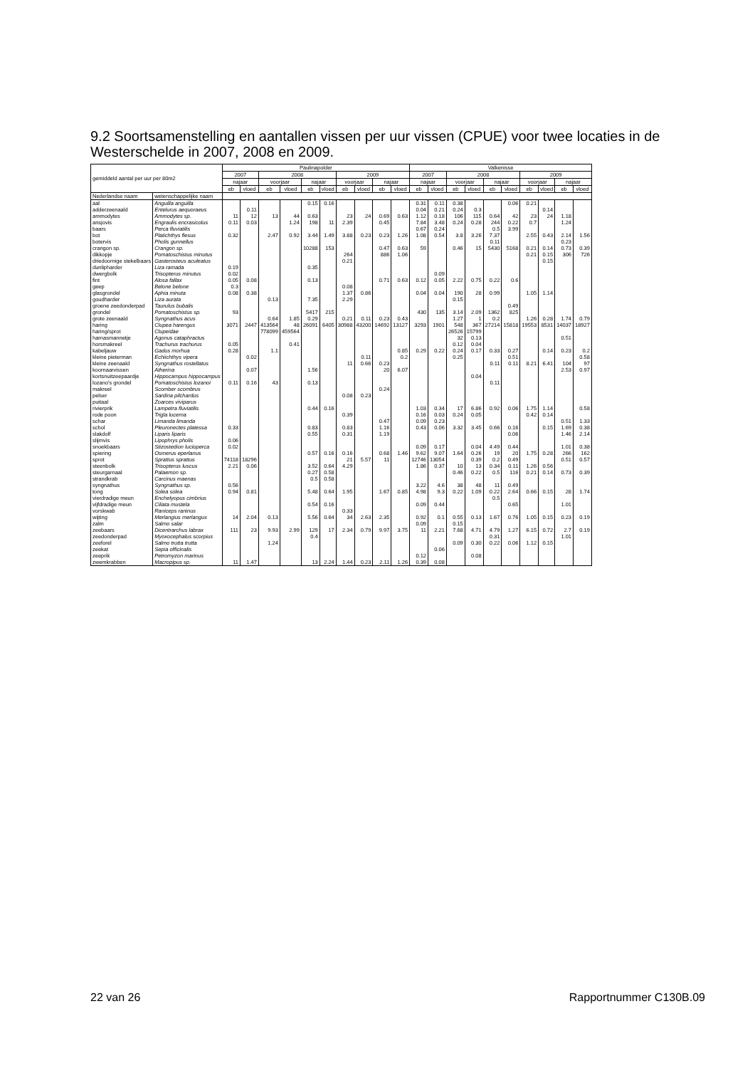9.2 Soortsamenstelling en aantallen vissen per uur vissen (CPUE) voor twee locaties in de Westerschelde in 2007, 2008 en 2009.
| gemiddeld aantal per uur per 80m2 | | Paulinapolder | | | | | | | | | | Valkenisse | | | | | | | | | |
| --- | --- | --- | --- | --- | --- | --- | --- | --- | --- | --- | --- | --- | --- | --- | --- | --- | --- | --- | --- | --- | --- |
| | | 2007 | | 2008 | | | | 2009 | | | | 2007 | | 2008 | | | | 2009 | | | |
| | | najaar | | voorjaar | | najaar | | voorjaar | | najaar | | najaar | | voorjaar | | najaar | | voorjaar | | najaar | |
| | | eb | vloed | eb | vloed | eb | vloed | eb | vloed | eb | vloed | eb | vloed | eb | vloed | eb | vloed | eb | vloed | eb | vloed |
| Nederlandse naam | wetenschappelijke naam | | | | | | | | | | | | | | | | | | | | |
| aal | Anguilla anguilla | | | | | 0.15 | 0.16 | | | | | 0.31 | 0.11 | 0.38 | | | 0.06 | 0.21 | | | |
| adderzeenaald | Entelurus aequoraeus | | 0.11 | | | | | | | | | 0.04 | 0.21 | 0.24 | 0.3 | | | | 0.14 | | |
| ammodytes | Ammodytes sp. | 11 | 12 | 13 | 44 | 0.63 | | 23 | 24 | 0.69 | 0.63 | 1.12 | 0.18 | 106 | 115 | 0.64 | 42 | 23 | 24 | 1.18 | |
| ansjovis | Engraulis encrasicolus | 0.11 | 0.03 | | 1.24 | 198 | 11 | 2.39 | | 0.45 | | 7.84 | 3.48 | 0.24 | 0.28 | 244 | 0.22 | 0.7 | | 1.24 | |
| baars | Perca fluviatilis | | | | | | | | | | | 0.67 | 0.24 | | | 0.5 | 3.99 | | | | |
| bot | Platichthys flesus | 0.32 | | 2.47 | 0.92 | 3.44 | 1.49 | 3.88 | 0.23 | 0.23 | 1.26 | 1.08 | 0.54 | 3.8 | 3.26 | 7.37 | | 2.55 | 0.43 | 2.14 | 1.56 |
| botervis | Pholis gunnellus | | | | | | | | | | | | | | | 0.11 | | | | 0.23 | |
| crangon sp. | Crangon sp. | | | | | 10288 | 153 | | | 0.47 | 0.63 | 59 | | 0.46 | 15 | 5430 | 5168 | 0.21 | 0.14 | 0.73 | 0.39 |
| dikkopje | Pomatoschistus minutus | | | | | | | 264 | | 886 | 1.06 | | | | | | | 0.21 | 0.15 | 306 | 726 |
| driedoornige stekelbaars | Gasterosteus aculeatus | | | | | | | 0.21 | | | | | | | | | | | 0.15 | | |
| dunlipharder | Liza ramada | 0.19 | | | | 0.35 | | | | | | | | | | | | | | | |
| dwergbolk | Trisopterus minutus | 0.02 | | | | | | | | | | | 0.09 | | | | | | | | |
| fint | Alosa fallax | 0.05 | 0.08 | | | 0.13 | | | | 0.71 | 0.63 | 0.12 | 0.05 | 2.22 | 0.75 | 0.22 | 0.6 | | | | |
| geep | Belone belone | 0.3 | | | | | | 0.08 | | | | | | | | | | | | | |
| glasgrondel | Aphia minuta | 0.08 | 0.38 | | | | | 1.37 | 0.86 | | | 0.04 | 0.04 | 190 | 28 | 0.99 | | 1.05 | 1.14 | | |
| goudharder | Liza aurata | | | 0.13 | | 7.35 | | 2.29 | | | | | | 0.15 | | | | | | | |
| groene zeedonderpad | Taurulus bubalis | | | | | | | | | | | | | | | | 0.49 | | | | |
| grondel | Pomatoschistus sp. | 93 | | | | 5417 | 215 | | | | | 430 | 135 | 3.14 | 2.09 | 1362 | 825 | | | | |
| grote zeenaald | Syngnathus acus | | | 0.64 | 1.85 | 0.29 | | 0.21 | 0.11 | 0.23 | 0.43 | | | 1.27 | 1 | 0.2 | | 1.26 | 0.28 | 1.74 | 0.79 |
| haring | Clupea harengus | 3071 | 2447 | 413564 | 48 | 26091 | 6405 | 30988 | 43200 | 14692 | 13127 | 3293 | 1901 | 548 | 367 | 27214 | 15818 | 19553 | 8531 | 14037 | 18927 |
| haring/sprot | Clupeidae | | | 778099 | 459564 | | | | | | | | | 26526 | 15799 | | | | | | |
| harnasmannetje | Agonus cataphractus | | | | | | | | | | | | | 32 | 0.13 | | | | | 0.51 | |
| horsmakreel | Trachurus trachurus | 0.05 | | | 0.41 | | | | | | | | | 0.12 | 0.04 | | | | | | |
| kabeljauw | Gadus morhua | 0.28 | | 1.1 | | | | | | | 0.85 | 0.29 | 0.22 | 0.24 | 0.17 | 0.33 | 0.27 | | 0.14 | 0.23 | 0.2 |
| kleine pieterman | Echiichthys vipera | | 0.02 | | | | | | 0.11 | | 0.2 | | | 0.25 | | | 0.51 | | | | 0.58 |
| kleine zeenaald | Syngnathus rostellatus | | | | | | | 11 | 0.66 | 0.23 | | | | | | 0.11 | 0.11 | 8.21 | 6.41 | 104 | 97 |
| koornaarvissen | Atherina | | 0.07 | | | 1.56 | | | | 20 | 6.07 | | | | | | | | | 2.53 | 0.97 |
| kortsnuitzeepaardje | Hippocampus hippocampus | | | | | | | | | | | | | | 0.04 | | | | | | |
| lozano's grondel | Pomatoschistus lozanoi | 0.11 | 0.16 | 43 | | 0.13 | | | | | | | | | | 0.11 | | | | | |
| makreel | Scomber scombrus | | | | | | | | | 0.24 | | | | | | | | | | | |
| pelser | Sardina pilchardus | | | | | | | 0.08 | 0.23 | | | | | | | | | | | | |
| puitaal | Zoarces viviparus | | | | | | | | | | | | | | | | | | | | |
| rivierprik | Lampetra fluviatilis | | | | | 0.44 | 0.16 | | | | | 1.03 | 0.34 | 17 | 6.86 | 0.92 | 0.06 | 1.75 | 1.14 | | 0.58 |
| rode poon | Trigla lucerna | | | | | | | 0.39 | | | | 0.16 | 0.03 | 0.24 | 0.05 | | | 0.42 | 0.14 | | |
| schar | Limanda limanda | | | | | | | | | 0.47 | | 0.09 | 0.23 | | | | | | | 0.51 | 1.33 |
| schol | Pleuronectes platessa | 0.33 | | | | 0.83 | | 0.83 | | 1.16 | | 0.43 | 0.06 | 3.32 | 3.45 | 0.66 | 0.16 | | 0.15 | 1.69 | 0.38 |
| slakdolf | Liparis liparis | | | | | 0.55 | | 0.31 | | 1.19 | | | | | | | 0.06 | | | 1.46 | 2.14 |
| slijmvis | Lipophrys pholis | 0.06 | | | | | | | | | | | | | | | | | | | |
| snoekbaars | Stizostedion lucioperca | 0.02 | | | | | | | | | | 0.09 | 0.17 | | 0.04 | 4.49 | 0.44 | | | 1.01 | 0.38 |
| spiering | Osmerus eperlanus | | | | | 0.57 | 0.16 | 0.16 | | 0.68 | 1.46 | 9.62 | 9.07 | 1.64 | 0.26 | 19 | 20 | 1.75 | 0.28 | 266 | 162 |
| sprot | Sprattus sprattus | 74118 | 18296 | | | | | 21 | 5.57 | 11 | | 12746 | 13054 | | 0.39 | 0.2 | 0.49 | | | 0.51 | 0.57 |
| steenbolk | Trisopterus luscus | 2.21 | 0.06 | | | 3.52 | 0.64 | 4.29 | | | | 1.86 | 0.37 | 10 | 13 | 0.34 | 0.11 | 1.26 | 0.56 | | |
| steurgarnaal | Palaemon sp. | | | | | 0.27 | 0.58 | | | | | | | 0.46 | 0.22 | 0.5 | 116 | 0.21 | 0.14 | 0.73 | 0.39 |
| strandkrab | Carcinus maenas | | | | | 0.5 | 0.58 | | | | | | | | | | | | | | |
| syngnathus | Syngnathus sp. | 0.56 | | | | | | | | | | 3.22 | 4.6 | 38 | 48 | 11 | 0.49 | | | | |
| tong | Solea solea | 0.94 | 0.81 | | | 5.48 | 0.64 | 1.95 | | 1.67 | 0.85 | 4.98 | 9.3 | 0.22 | 1.09 | 0.22 | 2.64 | 0.66 | 0.15 | 28 | 1.74 |
| vierdradige meun | Enchelyopus cimbrius | | | | | | | | | | | | | | | 0.5 | | | | | |
| vijfdradige meun | Ciliata mustela | | | | | 0.54 | 0.16 | | | | | 0.09 | 0.44 | | | | 0.65 | | | 1.01 | |
| vorskwab | Raniceps raninus | | | | | | | 0.33 | | | | | | | | | | | | | |
| wijting | Merlangius merlangus | 14 | 2.04 | 0.13 | | 5.56 | 0.64 | 34 | 2.63 | 2.35 | | 0.92 | 0.1 | 0.55 | 0.13 | 1.67 | 0.76 | 1.05 | 0.15 | 0.23 | 0.19 |
| zalm | Salmo salar | | | | | | | | | | | 0.09 | | 0.15 | | | | | | | |
| zeebaars | Dicentrarchus labrax | 111 | 23 | 9.93 | 2.99 | 129 | 17 | 2.34 | 0.79 | 9.97 | 3.75 | 11 | 2.21 | 7.68 | 4.71 | 4.79 | 1.27 | 6.15 | 0.72 | 2.7 | 0.19 |
| zeedonderpad | Myoxocephalus scorpius | | | | | 0.4 | | | | | | | | | | 0.31 | | | | 1.01 | |
| zeeforel | Salmo trutta trutta | | | 1.24 | | | | | | | | | | 0.09 | 0.30 | 0.22 | 0.06 | 1.12 | 0.15 | | |
| zeekat | Sepia officinalis | | | | | | | | | | | | 0.06 | | | | | | | | |
| zeeprik | Petromyzon marinus | | | | | | | | | | | 0.12 | | | 0.08 | | | | | | |
| zwemkrabben | Macropipus sp. | 11 | 1.47 | | | 13 | 2.24 | 1.44 | 0.23 | 2.11 | 1.26 | 0.39 | 0.08 | | | | | | | | |
22 van 26 Rapportnummer C130B.09